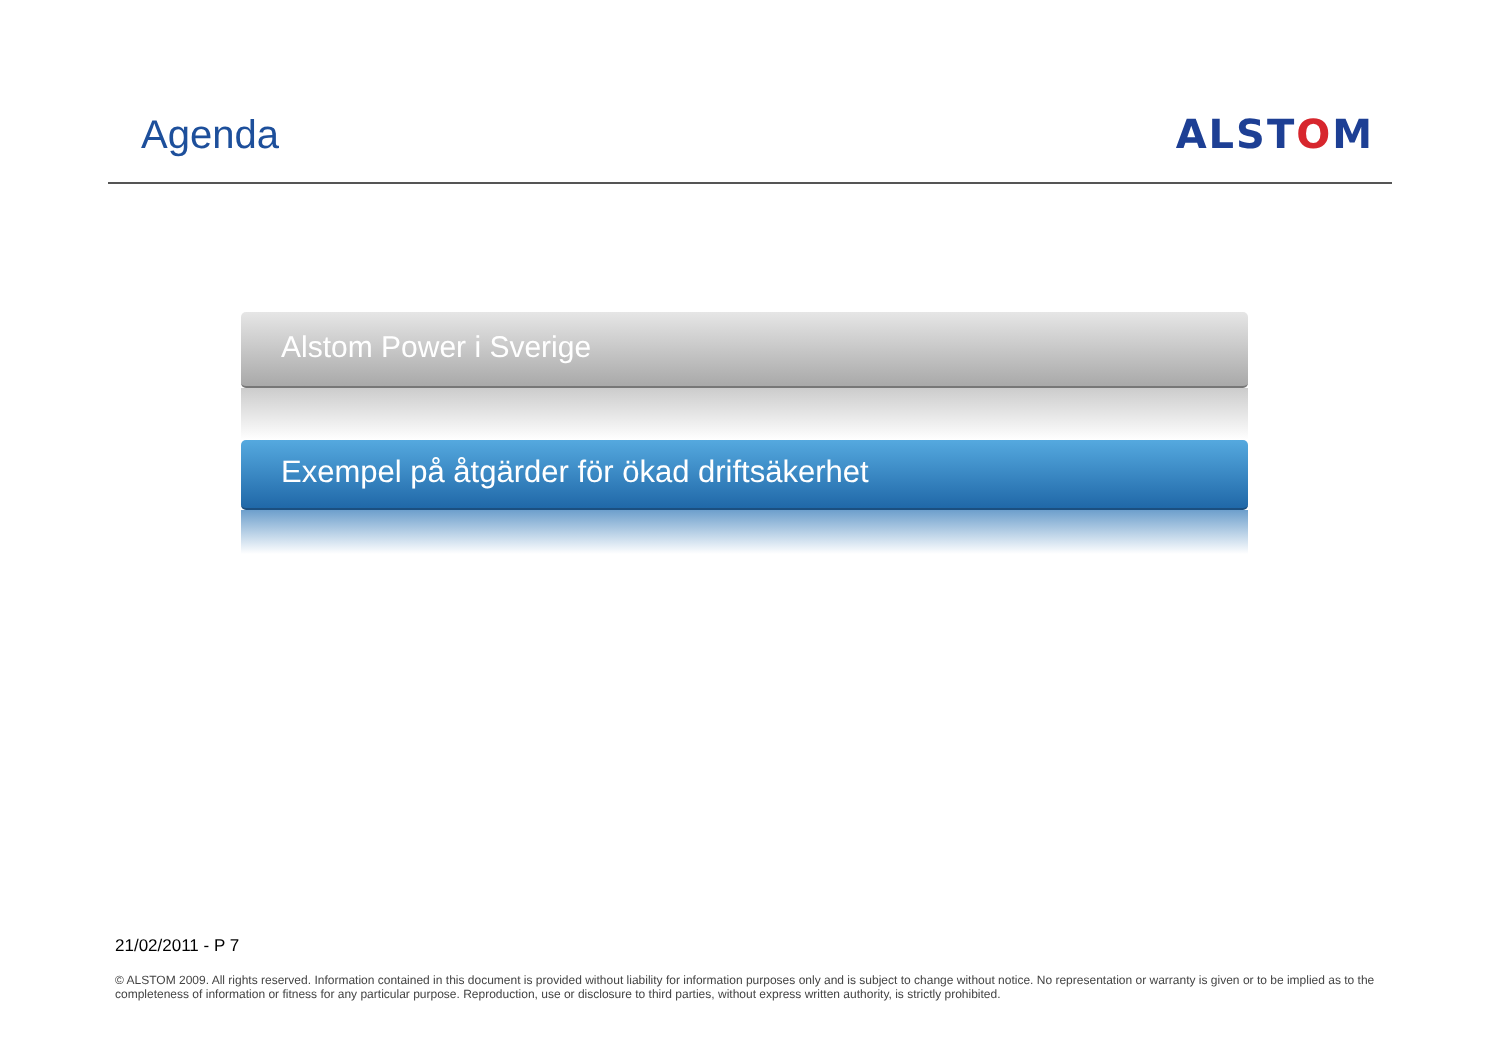Agenda ALSTOM
Alstom Power i Sverige
Exempel på åtgärder för ökad driftsäkerhet
21/02/2011 - P 7
© ALSTOM 2009. All rights reserved. Information contained in this document is provided without liability for information purposes only and is subject to change without notice. No representation or warranty is given or to be implied as to the completeness of information or fitness for any particular purpose. Reproduction, use or disclosure to third parties, without express written authority, is strictly prohibited.